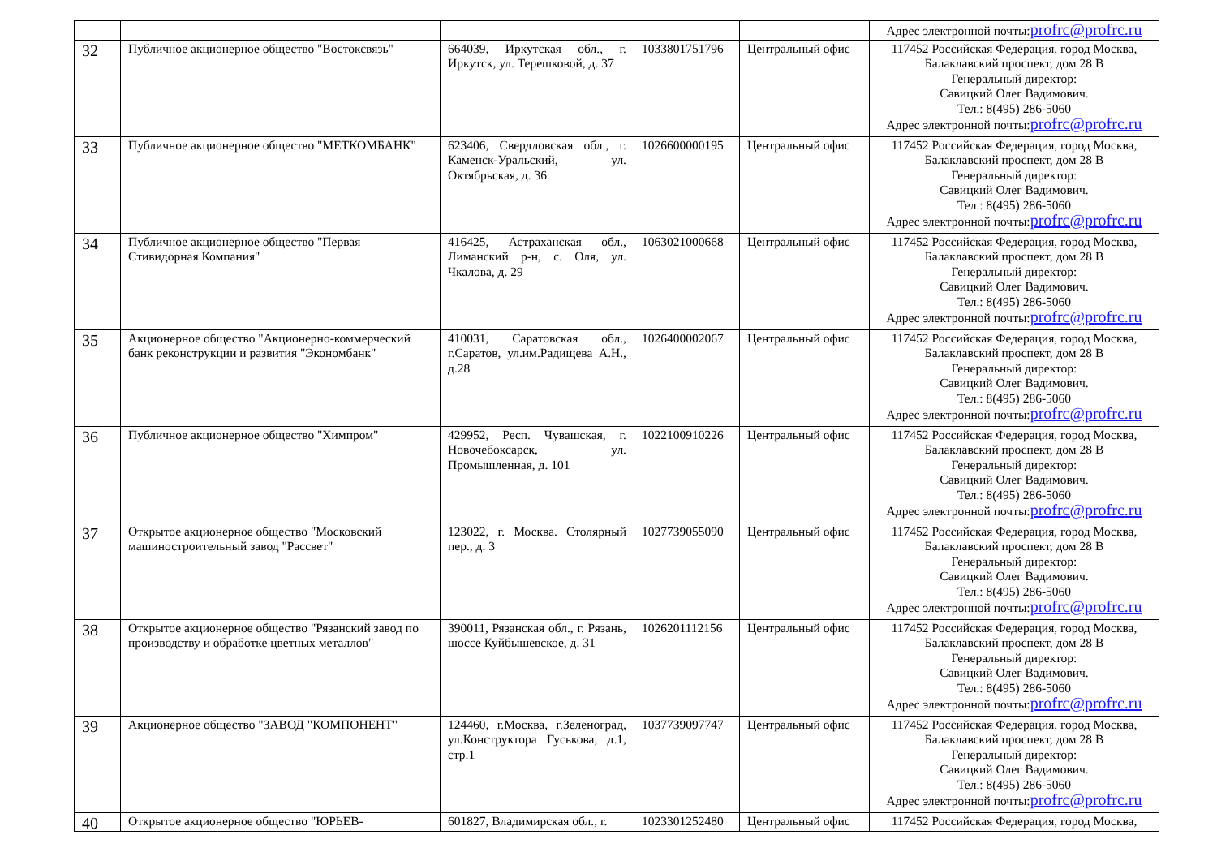| | | | | | Адрес электронной почты: profrc@profrc.ru |
| 32 | Публичное акционерное общество "Востоксвязь" | 664039, Иркутская обл., г. Иркутск, ул. Терешковой, д. 37 | 1033801751796 | Центральный офис | 117452 Российская Федерация, город Москва, Балаклавский проспект, дом 28 В Генеральный директор: Савицкий Олег Вадимович. Тел.: 8(495) 286-5060 Адрес электронной почты: profrc@profrc.ru |
| 33 | Публичное акционерное общество "МЕТКОМБАНК" | 623406, Свердловская обл., г. Каменск-Уральский, ул. Октябрьская, д. 36 | 1026600000195 | Центральный офис | 117452 Российская Федерация, город Москва, Балаклавский проспект, дом 28 В Генеральный директор: Савицкий Олег Вадимович. Тел.: 8(495) 286-5060 Адрес электронной почты: profrc@profrc.ru |
| 34 | Публичное акционерное общество "Первая Стивидорная Компания" | 416425, Астраханская обл., Лиманский р-н, с. Оля, ул. Чкалова, д. 29 | 1063021000668 | Центральный офис | 117452 Российская Федерация, город Москва, Балаклавский проспект, дом 28 В Генеральный директор: Савицкий Олег Вадимович. Тел.: 8(495) 286-5060 Адрес электронной почты: profrc@profrc.ru |
| 35 | Акционерное общество "Акционерно-коммерческий банк реконструкции и развития "Экономбанк" | 410031, Саратовская обл., г.Саратов, ул.им.Радищева А.Н., д.28 | 1026400002067 | Центральный офис | 117452 Российская Федерация, город Москва, Балаклавский проспект, дом 28 В Генеральный директор: Савицкий Олег Вадимович. Тел.: 8(495) 286-5060 Адрес электронной почты: profrc@profrc.ru |
| 36 | Публичное акционерное общество "Химпром" | 429952, Респ. Чувашская, г. Новочебоксарск, ул. Промышленная, д. 101 | 1022100910226 | Центральный офис | 117452 Российская Федерация, город Москва, Балаклавский проспект, дом 28 В Генеральный директор: Савицкий Олег Вадимович. Тел.: 8(495) 286-5060 Адрес электронной почты: profrc@profrc.ru |
| 37 | Открытое акционерное общество "Московский машиностроительный завод "Рассвет" | 123022, г. Москва. Столярный пер., д. 3 | 1027739055090 | Центральный офис | 117452 Российская Федерация, город Москва, Балаклавский проспект, дом 28 В Генеральный директор: Савицкий Олег Вадимович. Тел.: 8(495) 286-5060 Адрес электронной почты: profrc@profrc.ru |
| 38 | Открытое акционерное общество "Рязанский завод по производству и обработке цветных металлов" | 390011, Рязанская обл., г. Рязань, шоссе Куйбышевское, д. 31 | 1026201112156 | Центральный офис | 117452 Российская Федерация, город Москва, Балаклавский проспект, дом 28 В Генеральный директор: Савицкий Олег Вадимович. Тел.: 8(495) 286-5060 Адрес электронной почты: profrc@profrc.ru |
| 39 | Акционерное общество "ЗАВОД "КОМПОНЕНТ" | 124460, г.Москва, г.Зеленоград, ул.Конструктора Гуськова, д.1, стр.1 | 1037739097747 | Центральный офис | 117452 Российская Федерация, город Москва, Балаклавский проспект, дом 28 В Генеральный директор: Савицкий Олег Вадимович. Тел.: 8(495) 286-5060 Адрес электронной почты: profrc@profrc.ru |
| 40 | Открытое акционерное общество "ЮРЬЕВ- | 601827, Владимирская обл., г. | 1023301252480 | Центральный офис | 117452 Российская Федерация, город Москва, |